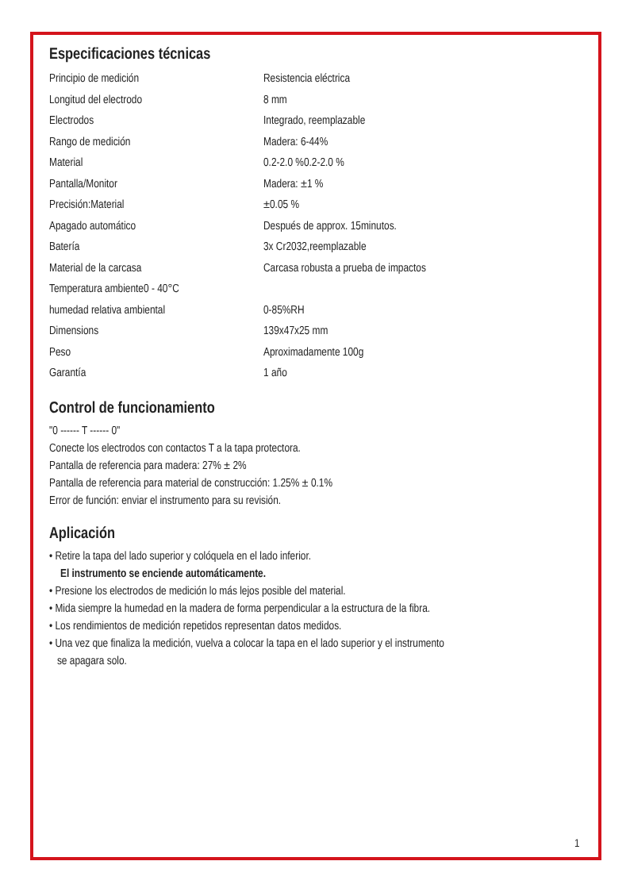Especificaciones técnicas
| Principio de medición | Resistencia eléctrica |
| Longitud del electrodo | 8 mm |
| Electrodos | Integrado, reemplazable |
| Rango de medición | Madera: 6-44% |
| Material | 0.2-2.0 %0.2-2.0 % |
| Pantalla/Monitor | Madera: ±1 % |
| Precisión:Material | ±0.05 % |
| Apagado automático | Después de approx. 15minutos. |
| Batería | 3x Cr2032,reemplazable |
| Material de la carcasa | Carcasa robusta a prueba de impactos |
| Temperatura ambiente0 - 40°C | |
| humedad relativa ambiental | 0-85%RH |
| Dimensions | 139x47x25 mm |
| Peso | Aproximadamente 100g |
| Garantía | 1 año |
Control de funcionamiento
"0 ------ T ------ 0"
Conecte los electrodos con contactos T a la tapa protectora.
Pantalla de referencia para madera: 27% ± 2%
Pantalla de referencia para material de construcción: 1.25% ± 0.1%
Error de función: enviar el instrumento para su revisión.
Aplicación
• Retire la tapa del lado superior y colóquela en el lado inferior.
El instrumento se enciende automáticamente.
• Presione los electrodos de medición lo más lejos posible del material.
• Mida siempre la humedad en la madera de forma perpendicular a la estructura de la fibra.
• Los rendimientos de medición repetidos representan datos medidos.
• Una vez que finaliza la medición, vuelva a colocar la tapa en el lado superior y el instrumento
se apagara solo.
1